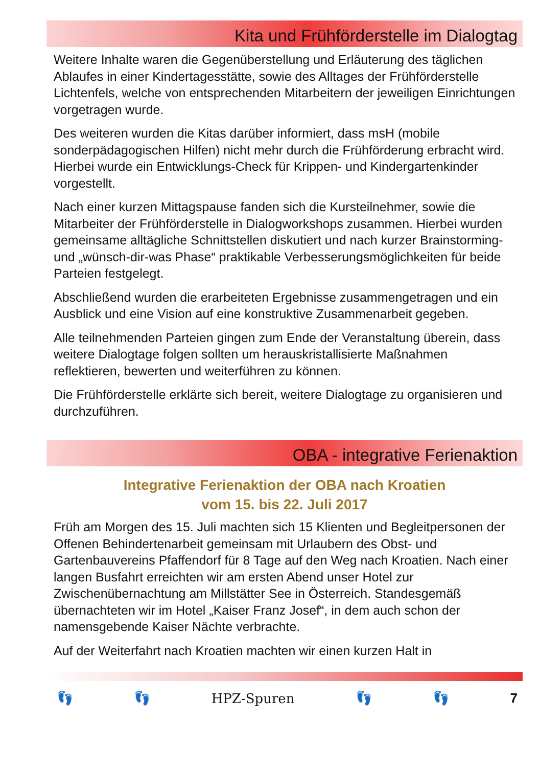Kita und Frühförderstelle im Dialogtag
Weitere Inhalte waren die Gegenüberstellung und Erläuterung des täglichen Ablaufes in einer Kindertagesstätte, sowie des Alltages der Frühförderstelle Lichtenfels, welche von entsprechenden Mitarbeitern der jeweiligen Einrichtungen vorgetragen wurde.
Des weiteren wurden die Kitas darüber informiert, dass msH (mobile sonderpädagogischen Hilfen) nicht mehr durch die Frühförderung erbracht wird. Hierbei wurde ein Entwicklungs-Check für Krippen- und Kindergartenkinder vorgestellt.
Nach einer kurzen Mittagspause fanden sich die Kursteilnehmer, sowie die Mitarbeiter der Frühförderstelle in Dialogworkshops zusammen. Hierbei wurden gemeinsame alltägliche Schnittstellen diskutiert und nach kurzer Brainstorming- und „wünsch-dir-was Phase“ praktikable Verbesserungsmöglichkeiten für beide Parteien festgelegt.
Abschließend wurden die erarbeiteten Ergebnisse zusammengetragen und ein Ausblick und eine Vision auf eine konstruktive Zusammenarbeit gegeben.
Alle teilnehmenden Parteien gingen zum Ende der Veranstaltung überein, dass weitere Dialogtage folgen sollten um herauskristallisierte Maßnahmen reflektieren, bewerten und weiterführen zu können.
Die Frühförderstelle erklärte sich bereit, weitere Dialogtage zu organisieren und durchzuführen.
OBA - integrative Ferienaktion
Integrative Ferienaktion der OBA nach Kroatien
vom 15. bis 22. Juli 2017
Früh am Morgen des 15. Juli machten sich 15 Klienten und Begleitpersonen der Offenen Behindertenarbeit gemeinsam mit Urlaubern des Obst- und Gartenbauvereins Pfaffendorf für 8 Tage auf den Weg nach Kroatien. Nach einer langen Busfahrt erreichten wir am ersten Abend unser Hotel zur Zwischenübernachtung am Millstätter See in Österreich. Standesgemäß übernachteten wir im Hotel „Kaiser Franz Josef“, in dem auch schon der namensgebende Kaiser Nächte verbrachte.
Auf der Weiterfahrt nach Kroatien machten wir einen kurzen Halt in
👣 👣 HPZ-Spuren 👣 👣 7